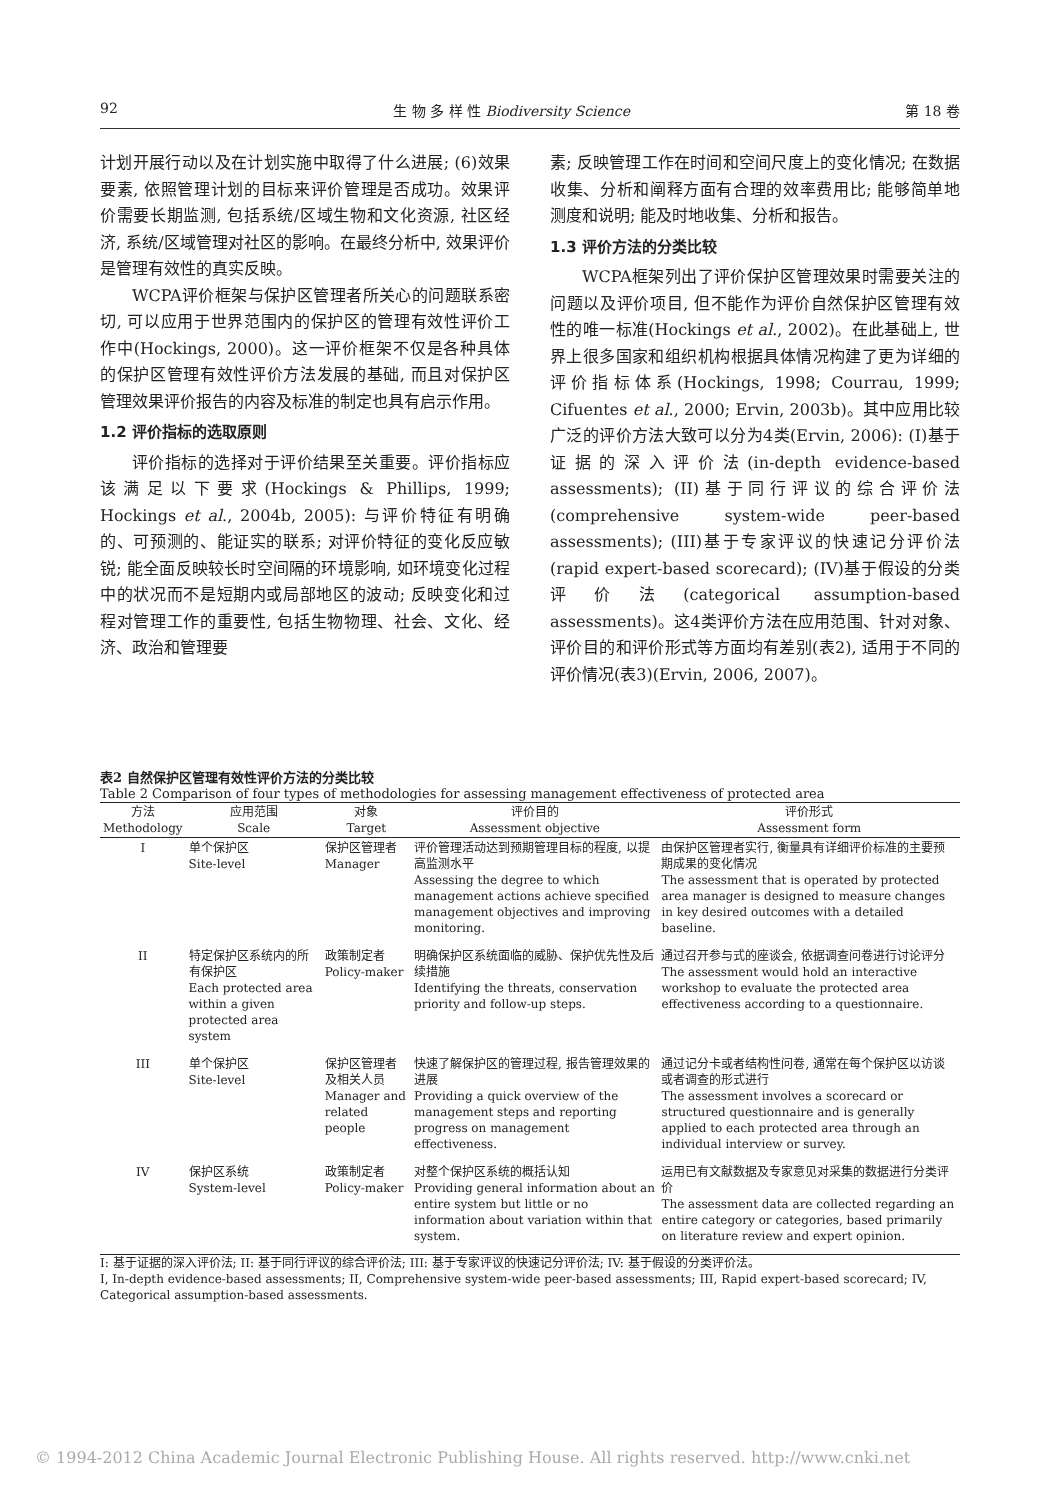92 生 物 多 样 性 Biodiversity Science 第 18 卷
计划开展行动以及在计划实施中取得了什么进展; (6)效果要素, 依照管理计划的目标来评价管理是否成功。效果评价需要长期监测, 包括系统/区域生物和文化资源, 社区经济, 系统/区域管理对社区的影响。在最终分析中, 效果评价是管理有效性的真实反映。
WCPA评价框架与保护区管理者所关心的问题联系密切, 可以应用于世界范围内的保护区的管理有效性评价工作中(Hockings, 2000)。这一评价框架不仅是各种具体的保护区管理有效性评价方法发展的基础, 而且对保护区管理效果评价报告的内容及标准的制定也具有启示作用。
1.2 评价指标的选取原则
评价指标的选择对于评价结果至关重要。评价指标应该满足以下要求(Hockings & Phillips, 1999; Hockings et al., 2004b, 2005): 与评价特征有明确的、可预测的、能证实的联系; 对评价特征的变化反应敏锐; 能全面反映较长时空间隔的环境影响, 如环境变化过程中的状况而不是短期内或局部地区的波动; 反映变化和过程对管理工作的重要性, 包括生物物理、社会、文化、经济、政治和管理要
素; 反映管理工作在时间和空间尺度上的变化情况; 在数据收集、分析和阐释方面有合理的效率费用比; 能够简单地测度和说明; 能及时地收集、分析和报告。
1.3 评价方法的分类比较
WCPA框架列出了评价保护区管理效果时需要关注的问题以及评价项目, 但不能作为评价自然保护区管理有效性的唯一标准(Hockings et al., 2002)。在此基础上, 世界上很多国家和组织机构根据具体情况构建了更为详细的评价指标体系(Hockings, 1998; Courrau, 1999; Cifuentes et al., 2000; Ervin, 2003b)。其中应用比较广泛的评价方法大致可以分为4类(Ervin, 2006): (I)基于证据的深入评价法(in-depth evidence-based assessments); (II)基于同行评议的综合评价法(comprehensive system-wide peer-based assessments); (III)基于专家评议的快速记分评价法(rapid expert-based scorecard); (IV)基于假设的分类评价法(categorical assumption-based assessments)。这4类评价方法在应用范围、针对对象、评价目的和评价形式等方面均有差别(表2), 适用于不同的评价情况(表3)(Ervin, 2006, 2007)。
表2 自然保护区管理有效性评价方法的分类比较
Table 2 Comparison of four types of methodologies for assessing management effectiveness of protected area
| 方法 Methodology | 应用范围 Scale | 对象 Target | 评价目的 Assessment objective | 评价形式 Assessment form |
| --- | --- | --- | --- | --- |
| I | 单个保护区 Site-level | 保护区管理者 Manager | 评价管理活动达到预期管理目标的程度, 以提高监测水平 Assessing the degree to which management actions achieve specified management objectives and improving monitoring. | 由保护区管理者实行, 衡量具有详细评价标准的主要预期成果的变化情况 The assessment that is operated by protected area manager is designed to measure changes in key desired outcomes with a detailed baseline. |
| II | 特定保护区系统内的所有保护区 Each protected area within a given protected area system | 政策制定者 Policy-maker | 明确保护区系统面临的威胁、保护优先性及后续措施 Identifying the threats, conservation priority and follow-up steps. | 通过召开参与式的座谈会, 依据调查问卷进行讨论评分 The assessment would hold an interactive workshop to evaluate the protected area effectiveness according to a questionnaire. |
| III | 单个保护区 Site-level | 保护区管理者及相关人员 Manager and related people | 快速了解保护区的管理过程, 报告管理效果的进展 Providing a quick overview of the management steps and reporting progress on management effectiveness. | 通过记分卡或者结构性问卷, 通常在每个保护区以访谈或者调查的形式进行 The assessment involves a scorecard or structured questionnaire and is generally applied to each protected area through an individual interview or survey. |
| IV | 保护区系统 System-level | 政策制定者 Policy-maker | 对整个保护区系统的概括认知 Providing general information about an entire system but little or no information about variation within that system. | 运用已有文献数据及专家意见对采集的数据进行分类评价 The assessment data are collected regarding an entire category or categories, based primarily on literature review and expert opinion. |
I: 基于证据的深入评价法; II: 基于同行评议的综合评价法; III: 基于专家评议的快速记分评价法; IV: 基于假设的分类评价法。
I, In-depth evidence-based assessments; II, Comprehensive system-wide peer-based assessments; III, Rapid expert-based scorecard; IV, Categorical assumption-based assessments.
© 1994-2012 China Academic Journal Electronic Publishing House. All rights reserved. http://www.cnki.net